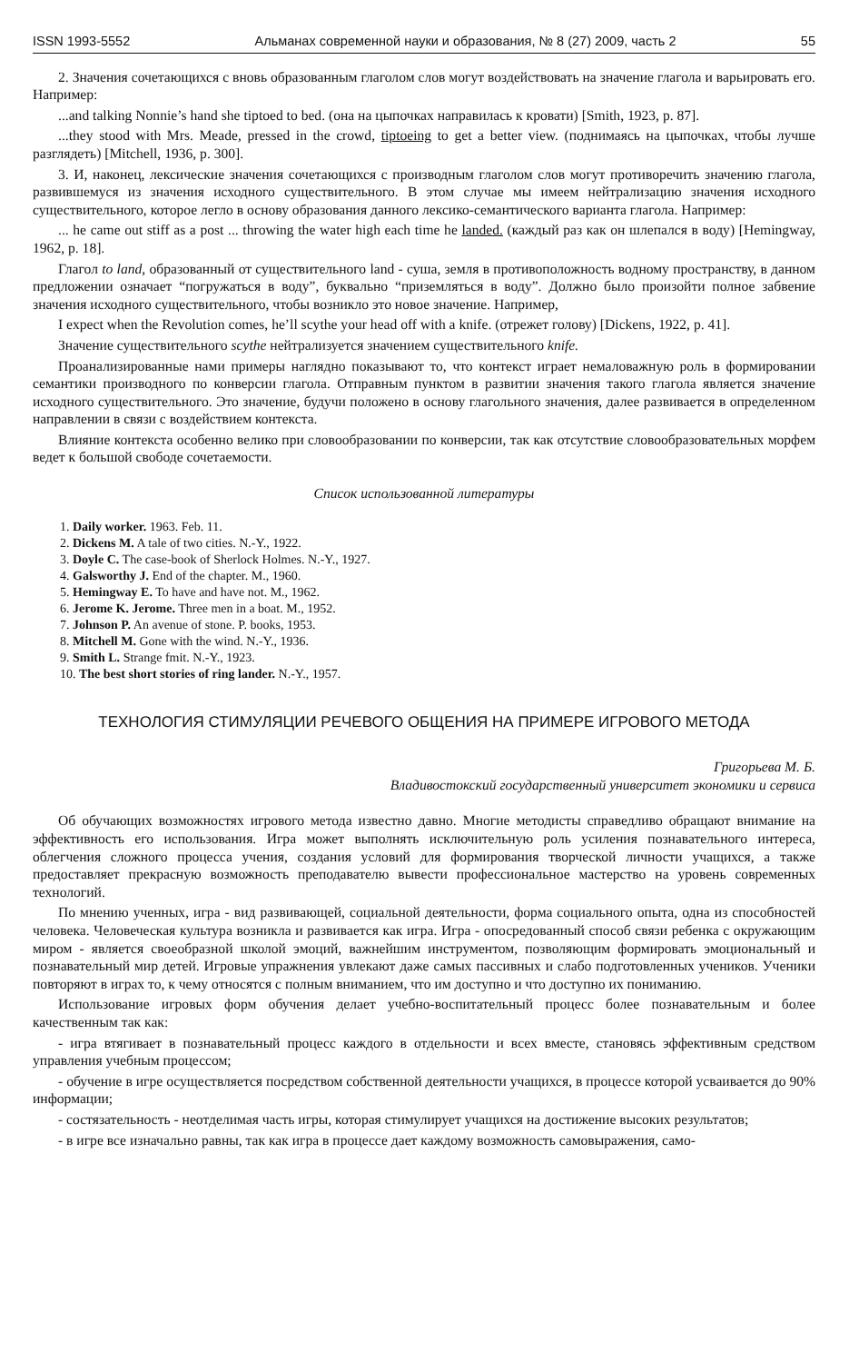ISSN 1993-5552 Альманах современной науки и образования, № 8 (27) 2009, часть 2 55
2. Значения сочетающихся с вновь образованным глаголом слов могут воздействовать на значение глагола и варьировать его. Например:
...and talking Nonnie’s hand she tiptoed to bed. (она на цыпочках направилась к кровати) [Smith, 1923, p. 87].
...they stood with Mrs. Meade, pressed in the crowd, tiptoeing to get a better view. (поднимаясь на цыпочках, чтобы лучше разглядеть) [Mitchell, 1936, p. 300].
3. И, наконец, лексические значения сочетающихся с производным глаголом слов могут противоречить значению глагола, развившемуся из значения исходного существительного. В этом случае мы имеем нейтрализацию значения исходного существительного, которое легло в основу образования данного лексико-семантического варианта глагола. Например:
... he came out stiff as a post ... throwing the water high each time he landed. (каждый раз как он шлепался в воду) [Hemingway, 1962, p. 18].
Глагол to land, образованный от существительного land - суша, земля в противоположность водному пространству, в данном предложении означает “погружаться в воду”, буквально “приземляться в воду”. Должно было произойти полное забвение значения исходного существительного, чтобы возникло это новое значение. Например,
I expect when the Revolution comes, he’ll scythe your head off with a knife. (отрежет голову) [Dickens, 1922, p. 41].
Значение существительного scythe нейтрализуется значением существительного knife.
Проанализированные нами примеры наглядно показывают то, что контекст играет немаловажную роль в формировании семантики производного по конверсии глагола. Отправным пунктом в развитии значения такого глагола является значение исходного существительного. Это значение, будучи положено в основу глагольного значения, далее развивается в определенном направлении в связи с воздействием контекста.
Влияние контекста особенно велико при словообразовании по конверсии, так как отсутствие словообразовательных морфем ведет к большой свободе сочетаемости.
Список использованной литературы
1. Daily worker. 1963. Feb. 11.
2. Dickens M. A tale of two cities. N.-Y., 1922.
3. Doyle C. The case-book of Sherlock Holmes. N.-Y., 1927.
4. Galsworthy J. End of the chapter. M., 1960.
5. Hemingway E. To have and have not. M., 1962.
6. Jerome K. Jerome. Three men in a boat. M., 1952.
7. Johnson P. An avenue of stone. P. books, 1953.
8. Mitchell M. Gone with the wind. N.-Y., 1936.
9. Smith L. Strange fmit. N.-Y., 1923.
10. The best short stories of ring lander. N.-Y., 1957.
ТЕХНОЛОГИЯ СТИМУЛЯЦИИ РЕЧЕВОГО ОБЩЕНИЯ НА ПРИМЕРЕ ИГРОВОГО МЕТОДА
Григорьева М. Б.
Владивостокский государственный университет экономики и сервиса
Об обучающих возможностях игрового метода известно давно. Многие методисты справедливо обращают внимание на эффективность его использования. Игра может выполнять исключительную роль усиления познавательного интереса, облегчения сложного процесса учения, создания условий для формирования творческой личности учащихся, а также предоставляет прекрасную возможность преподавателю вывести профессиональное мастерство на уровень современных технологий.
По мнению ученных, игра - вид развивающей, социальной деятельности, форма социального опыта, одна из способностей человека. Человеческая культура возникла и развивается как игра. Игра - опосредованный способ связи ребенка с окружающим миром - является своеобразной школой эмоций, важнейшим инструментом, позволяющим формировать эмоциональный и познавательный мир детей. Игровые упражнения увлекают даже самых пассивных и слабо подготовленных учеников. Ученики повторяют в играх то, к чему относятся с полным вниманием, что им доступно и что доступно их пониманию.
Использование игровых форм обучения делает учебно-воспитательный процесс более познавательным и более качественным так как:
- игра втягивает в познавательный процесс каждого в отдельности и всех вместе, становясь эффективным средством управления учебным процессом;
- обучение в игре осуществляется посредством собственной деятельности учащихся, в процессе которой усваивается до 90% информации;
- состязательность - неотделимая часть игры, которая стимулирует учащихся на достижение высоких результатов;
- в игре все изначально равны, так как игра в процессе дает каждому возможность самовыражения, само-